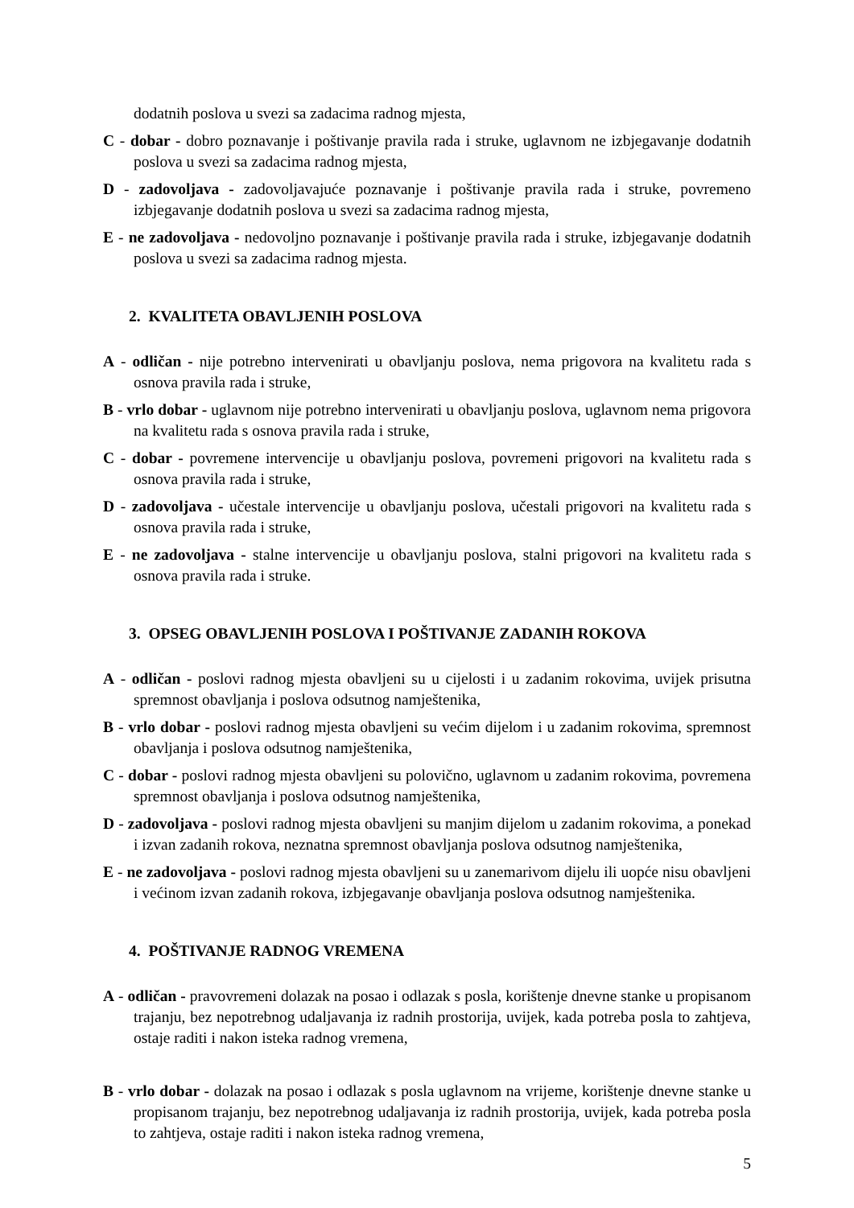dodatnih poslova u svezi sa zadacima radnog mjesta,
C - dobar - dobro poznavanje i poštivanje pravila rada i struke, uglavnom ne izbjegavanje dodatnih poslova u svezi sa zadacima radnog mjesta,
D - zadovoljava - zadovoljavajuće poznavanje i poštivanje pravila rada i struke, povremeno izbjegavanje dodatnih poslova u svezi sa zadacima radnog mjesta,
E - ne zadovoljava - nedovoljno poznavanje i poštivanje pravila rada i struke, izbjegavanje dodatnih poslova u svezi sa zadacima radnog mjesta.
2. KVALITETA OBAVLJENIH POSLOVA
A - odličan - nije potrebno intervenirati u obavljanju poslova, nema prigovora na kvalitetu rada s osnova pravila rada i struke,
B - vrlo dobar - uglavnom nije potrebno intervenirati u obavljanju poslova, uglavnom nema prigovora na kvalitetu rada s osnova pravila rada i struke,
C - dobar - povremene intervencije u obavljanju poslova, povremeni prigovori na kvalitetu rada s osnova pravila rada i struke,
D - zadovoljava - učestale intervencije u obavljanju poslova, učestali prigovori na kvalitetu rada s osnova pravila rada i struke,
E - ne zadovoljava - stalne intervencije u obavljanju poslova, stalni prigovori na kvalitetu rada s osnova pravila rada i struke.
3. OPSEG OBAVLJENIH POSLOVA I POŠTIVANJE ZADANIH ROKOVA
A - odličan - poslovi radnog mjesta obavljeni su u cijelosti i u zadanim rokovima, uvijek prisutna spremnost obavljanja i poslova odsutnog namještenika,
B - vrlo dobar - poslovi radnog mjesta obavljeni su većim dijelom i u zadanim rokovima, spremnost obavljanja i poslova odsutnog namještenika,
C - dobar - poslovi radnog mjesta obavljeni su polovično, uglavnom u zadanim rokovima, povremena spremnost obavljanja i poslova odsutnog namještenika,
D - zadovoljava - poslovi radnog mjesta obavljeni su manjim dijelom u zadanim rokovima, a ponekad i izvan zadanih rokova, neznatna spremnost obavljanja poslova odsutnog namještenika,
E - ne zadovoljava - poslovi radnog mjesta obavljeni su u zanemarivom dijelu ili uopće nisu obavljeni i većinom izvan zadanih rokova, izbjegavanje obavljanja poslova odsutnog namještenika.
4. POŠTIVANJE RADNOG VREMENA
A - odličan - pravovremeni dolazak na posao i odlazak s posla, korištenje dnevne stanke u propisanom trajanju, bez nepotrebnog udaljavanja iz radnih prostorija, uvijek, kada potreba posla to zahtjeva, ostaje raditi i nakon isteka radnog vremena,
B - vrlo dobar - dolazak na posao i odlazak s posla uglavnom na vrijeme, korištenje dnevne stanke u propisanom trajanju, bez nepotrebnog udaljavanja iz radnih prostorija, uvijek, kada potreba posla to zahtjeva, ostaje raditi i nakon isteka radnog vremena,
5